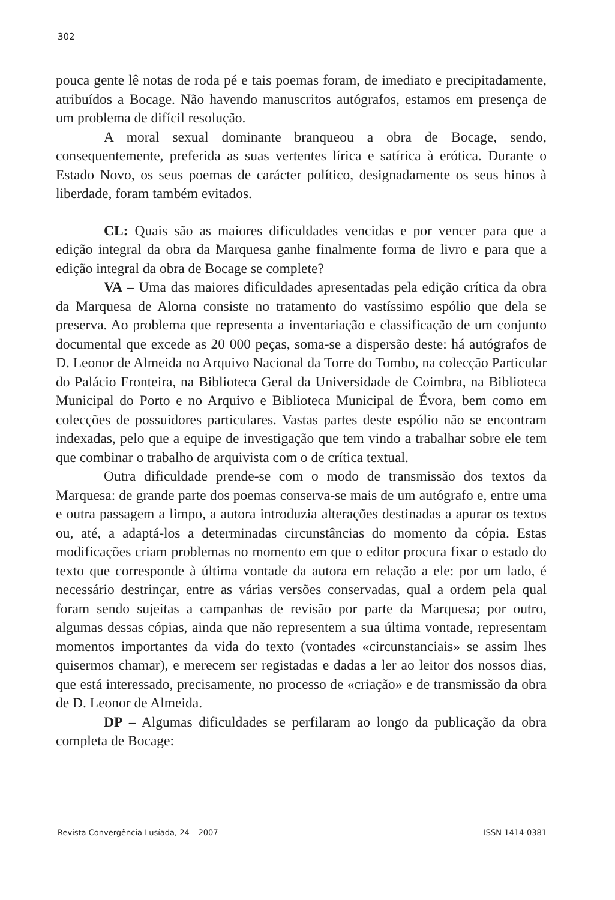302
pouca gente lê notas de roda pé e tais poemas foram, de imediato e precipitadamente, atribuídos a Bocage. Não havendo manuscritos autógrafos, estamos em presença de um problema de difícil resolução.
A moral sexual dominante branqueou a obra de Bocage, sendo, consequentemente, preferida as suas vertentes lírica e satírica à erótica. Durante o Estado Novo, os seus poemas de carácter político, designadamente os seus hinos à liberdade, foram também evitados.
CL: Quais são as maiores dificuldades vencidas e por vencer para que a edição integral da obra da Marquesa ganhe finalmente forma de livro e para que a edição integral da obra de Bocage se complete?
VA – Uma das maiores dificuldades apresentadas pela edição crítica da obra da Marquesa de Alorna consiste no tratamento do vastíssimo espólio que dela se preserva. Ao problema que representa a inventariação e classificação de um conjunto documental que excede as 20 000 peças, soma-se a dispersão deste: há autógrafos de D. Leonor de Almeida no Arquivo Nacional da Torre do Tombo, na colecção Particular do Palácio Fronteira, na Biblioteca Geral da Universidade de Coimbra, na Biblioteca Municipal do Porto e no Arquivo e Biblioteca Municipal de Évora, bem como em colecções de possuidores particulares. Vastas partes deste espólio não se encontram indexadas, pelo que a equipe de investigação que tem vindo a trabalhar sobre ele tem que combinar o trabalho de arquivista com o de crítica textual.
Outra dificuldade prende-se com o modo de transmissão dos textos da Marquesa: de grande parte dos poemas conserva-se mais de um autógrafo e, entre uma e outra passagem a limpo, a autora introduzia alterações destinadas a apurar os textos ou, até, a adaptá-los a determinadas circunstâncias do momento da cópia. Estas modificações criam problemas no momento em que o editor procura fixar o estado do texto que corresponde à última vontade da autora em relação a ele: por um lado, é necessário destrinçar, entre as várias versões conservadas, qual a ordem pela qual foram sendo sujeitas a campanhas de revisão por parte da Marquesa; por outro, algumas dessas cópias, ainda que não representem a sua última vontade, representam momentos importantes da vida do texto (vontades «circunstanciais» se assim lhes quisermos chamar), e merecem ser registadas e dadas a ler ao leitor dos nossos dias, que está interessado, precisamente, no processo de «criação» e de transmissão da obra de D. Leonor de Almeida.
DP – Algumas dificuldades se perfilaram ao longo da publicação da obra completa de Bocage:
Revista Convergência Lusíada, 24 – 2007 ISSN 1414-0381